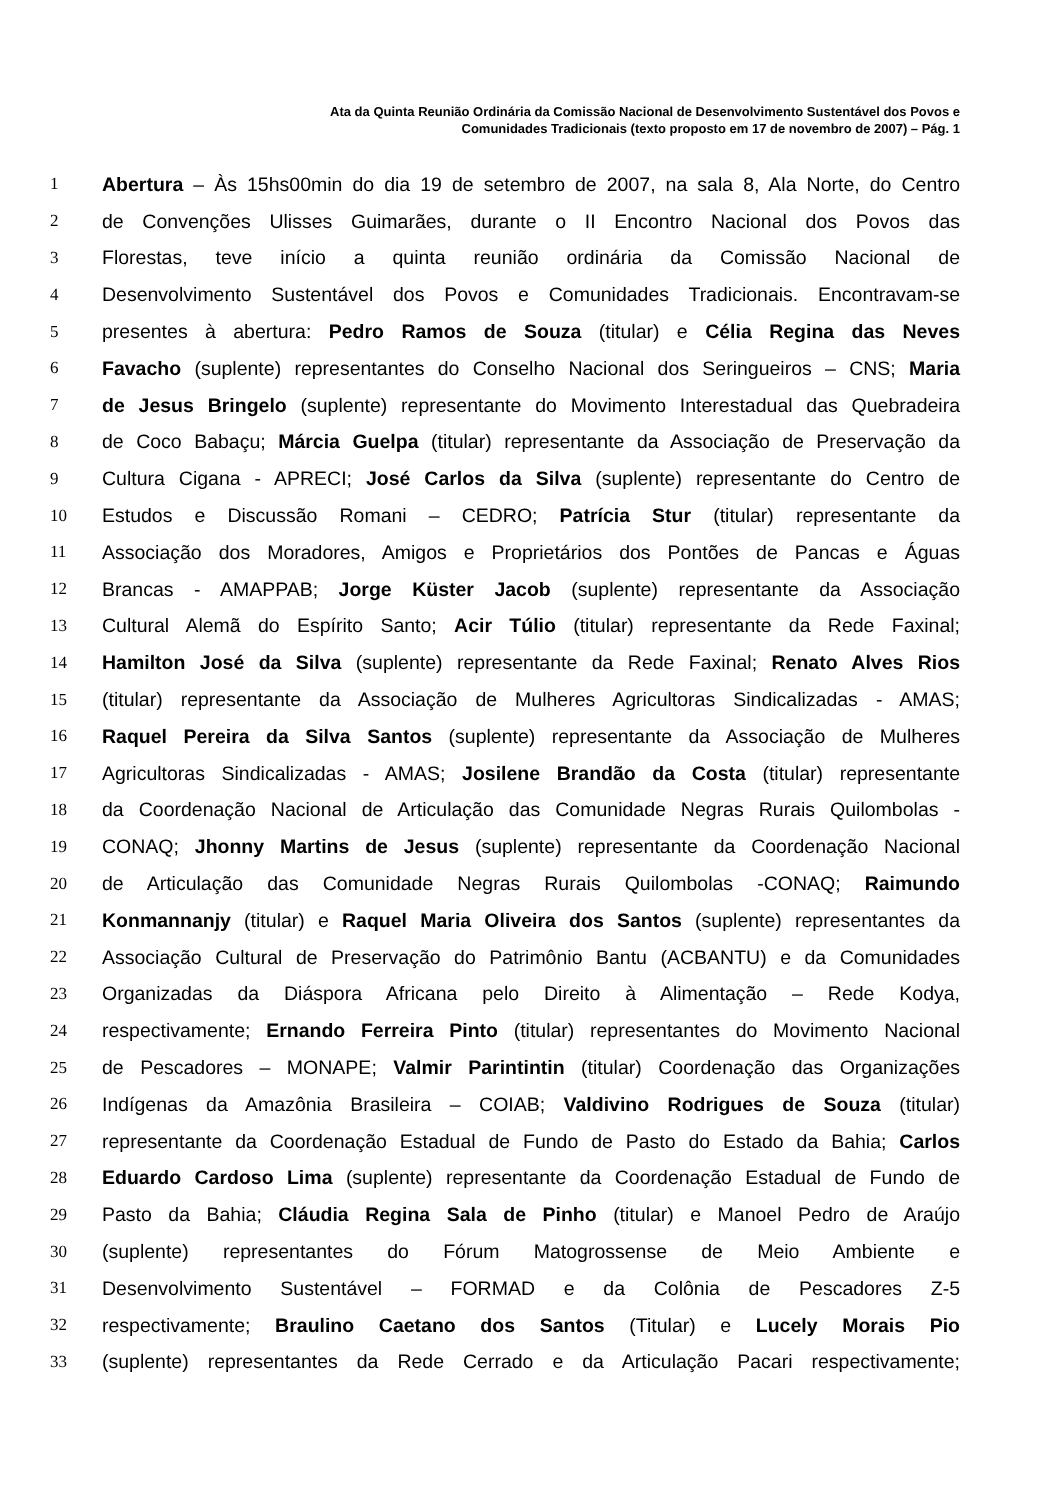Ata da Quinta Reunião Ordinária da Comissão Nacional de Desenvolvimento Sustentável dos Povos e
Comunidades Tradicionais (texto proposto em 17 de novembro de 2007) – Pág. 1
1 Abertura – Às 15hs00min do dia 19 de setembro de 2007, na sala 8, Ala Norte, do Centro
2 de Convenções Ulisses Guimarães, durante o II Encontro Nacional dos Povos das
3 Florestas, teve início a quinta reunião ordinária da Comissão Nacional de
4 Desenvolvimento Sustentável dos Povos e Comunidades Tradicionais. Encontravam-se
5 presentes à abertura: Pedro Ramos de Souza (titular) e Célia Regina das Neves
6 Favacho (suplente) representantes do Conselho Nacional dos Seringueiros – CNS; Maria
7 de Jesus Bringelo (suplente) representante do Movimento Interestadual das Quebradeira
8 de Coco Babaçu; Márcia Guelpa (titular) representante da Associação de Preservação da
9 Cultura Cigana - APRECI; José Carlos da Silva (suplente) representante do Centro de
10 Estudos e Discussão Romani – CEDRO; Patrícia Stur (titular) representante da
11 Associação dos Moradores, Amigos e Proprietários dos Pontões de Pancas e Águas
12 Brancas - AMAPPAB; Jorge Küster Jacob (suplente) representante da Associação
13 Cultural Alemã do Espírito Santo; Acir Túlio (titular) representante da Rede Faxinal;
14 Hamilton José da Silva (suplente) representante da Rede Faxinal; Renato Alves Rios
15 (titular) representante da Associação de Mulheres Agricultoras Sindicalizadas - AMAS;
16 Raquel Pereira da Silva Santos (suplente) representante da Associação de Mulheres
17 Agricultoras Sindicalizadas - AMAS; Josilene Brandão da Costa (titular) representante
18 da Coordenação Nacional de Articulação das Comunidade Negras Rurais Quilombolas -
19 CONAQ; Jhonny Martins de Jesus (suplente) representante da Coordenação Nacional
20 de Articulação das Comunidade Negras Rurais Quilombolas -CONAQ; Raimundo
21 Konmannanjy (titular) e Raquel Maria Oliveira dos Santos (suplente) representantes da
22 Associação Cultural de Preservação do Patrimônio Bantu (ACBANTU) e da Comunidades
23 Organizadas da Diáspora Africana pelo Direito à Alimentação – Rede Kodya,
24 respectivamente; Ernando Ferreira Pinto (titular) representantes do Movimento Nacional
25 de Pescadores – MONAPE; Valmir Parintintin (titular) Coordenação das Organizações
26 Indígenas da Amazônia Brasileira – COIAB; Valdivino Rodrigues de Souza (titular)
27 representante da Coordenação Estadual de Fundo de Pasto do Estado da Bahia; Carlos
28 Eduardo Cardoso Lima (suplente) representante da Coordenação Estadual de Fundo de
29 Pasto da Bahia; Cláudia Regina Sala de Pinho (titular) e Manoel Pedro de Araújo
30 (suplente) representantes do Fórum Matogrossense de Meio Ambiente e
31 Desenvolvimento Sustentável – FORMAD e da Colônia de Pescadores Z-5
32 respectivamente; Braulino Caetano dos Santos (Titular) e Lucely Morais Pio
33 (suplente) representantes da Rede Cerrado e da Articulação Pacari respectivamente;